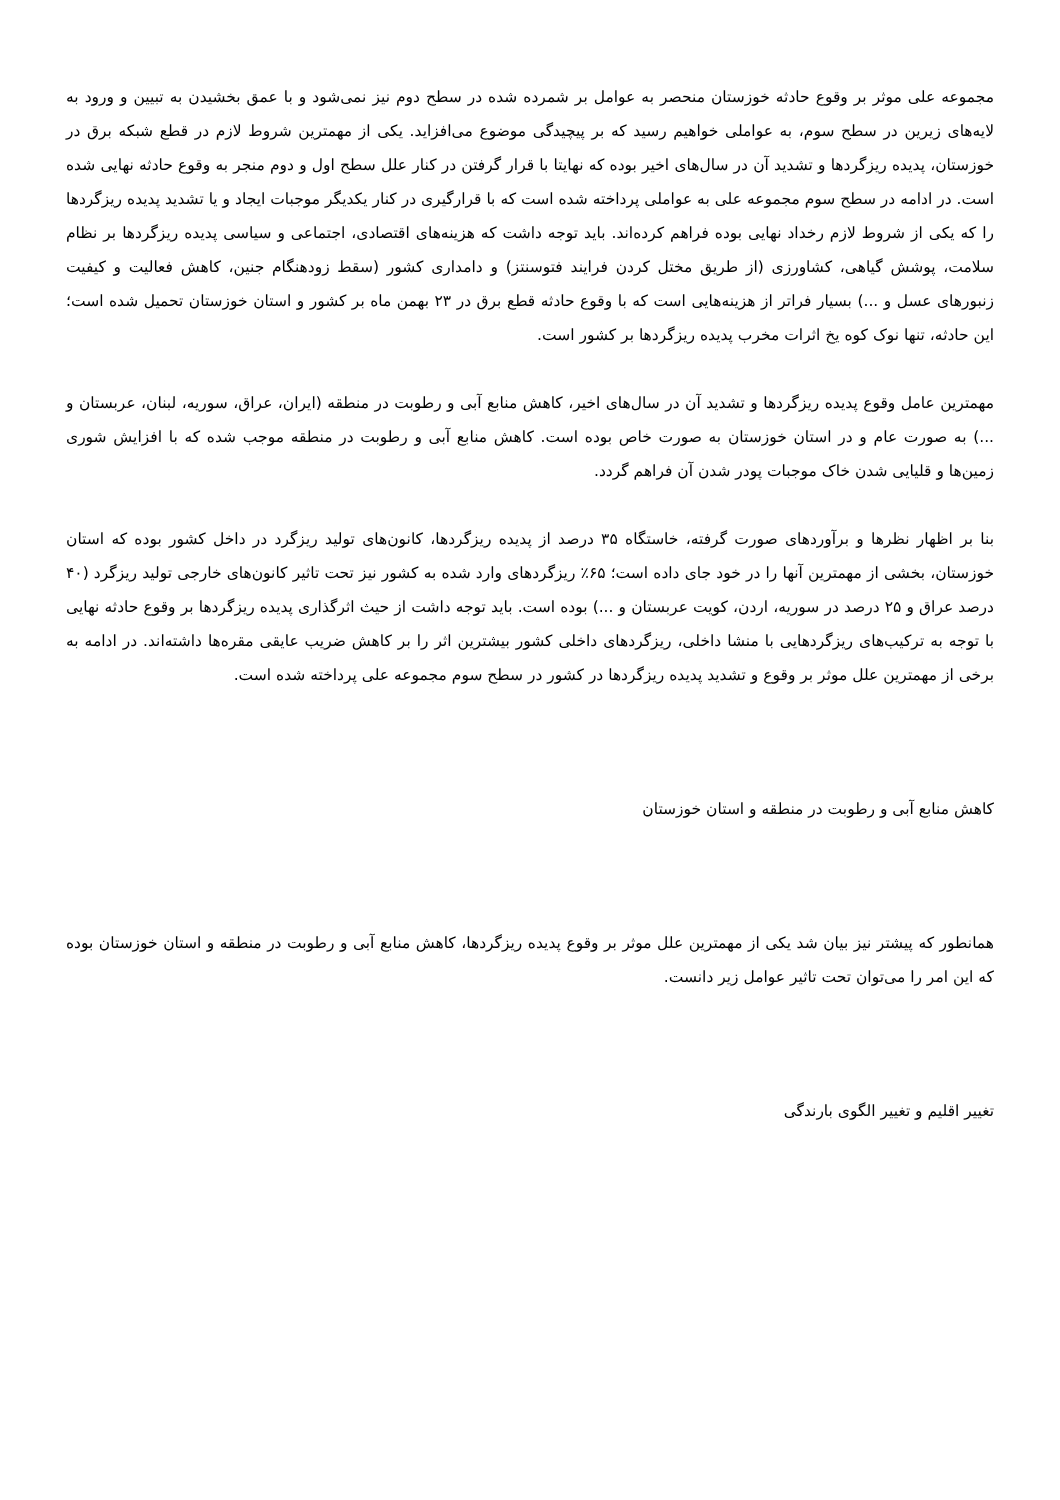مجموعه علی موثر بر وقوع حادثه خوزستان منحصر به عوامل بر شمرده شده در سطح دوم نیز نمی‌شود و با عمق بخشیدن به تبیین و ورود به لایه‌های زیرین در سطح سوم، به عواملی خواهیم رسید که بر پیچیدگی موضوع می‌افزاید. یکی از مهمترین شروط لازم در قطع شبکه برق در خوزستان، پدیده ریزگردها و تشدید آن در سال‌های اخیر بوده که نهایتا با قرار گرفتن در کنار علل سطح اول و دوم منجر به وقوع حادثه نهایی شده است. در ادامه در سطح سوم مجموعه علی به عواملی پرداخته شده است که با قرارگیری در کنار یکدیگر موجبات ایجاد و یا تشدید پدیده ریزگردها را که یکی از شروط لازم رخداد نهایی بوده فراهم کرده‌اند. باید توجه داشت که هزینه‌های اقتصادی، اجتماعی و سیاسی پدیده ریزگردها بر نظام سلامت، پوشش گیاهی، کشاورزی (از طریق مختل کردن فرایند فتوسنتز) و دامداری کشور (سقط زودهنگام جنین، کاهش فعالیت و کیفیت زنبورهای عسل و ...) بسیار فراتر از هزینه‌هایی است که با وقوع حادثه قطع برق در ۲۳ بهمن ماه بر کشور و استان خوزستان تحمیل شده است؛ این حادثه، تنها نوک کوه یخ اثرات مخرب پدیده ریزگردها بر کشور است.
مهمترین عامل وقوع پدیده ریزگردها و تشدید آن در سال‌های اخیر، کاهش منابع آبی و رطوبت در منطقه (ایران، عراق، سوریه، لبنان، عربستان و ...) به صورت عام و در استان خوزستان به صورت خاص بوده است. کاهش منابع آبی و رطوبت در منطقه موجب شده که با افزایش شوری زمین‌ها و قلیایی شدن خاک موجبات پودر شدن آن فراهم گردد.
بنا بر اظهار نظرها و برآوردهای صورت گرفته، خاستگاه ۳۵ درصد از پدیده ریزگردها، کانون‌های تولید ریزگرد در داخل کشور بوده که استان خوزستان، بخشی از مهمترین آنها را در خود جای داده است؛ ۶۵٪ ریزگردهای وارد شده به کشور نیز تحت تاثیر کانون‌های خارجی تولید ریزگرد (۴۰ درصد عراق و ۲۵ درصد در سوریه، اردن، کویت عربستان و ...) بوده است. باید توجه داشت از حیث اثرگذاری پدیده ریزگردها بر وقوع حادثه نهایی با توجه به ترکیب‌های ریزگردهایی با منشا داخلی، ریزگردهای داخلی کشور بیشترین اثر را بر کاهش ضریب عایقی مقره‌ها داشته‌اند. در ادامه به برخی از مهمترین علل موثر بر وقوع و تشدید پدیده ریزگردها در کشور در سطح سوم مجموعه علی پرداخته شده است.
کاهش منابع آبی و رطوبت در منطقه و استان خوزستان
همانطور که پیشتر نیز بیان شد یکی از مهمترین علل موثر بر وقوع پدیده ریزگردها، کاهش منابع آبی و رطوبت در منطقه و استان خوزستان بوده که این امر را می‌توان تحت تاثیر عوامل زیر دانست.
تغییر اقلیم و تغییر الگوی بارندگی